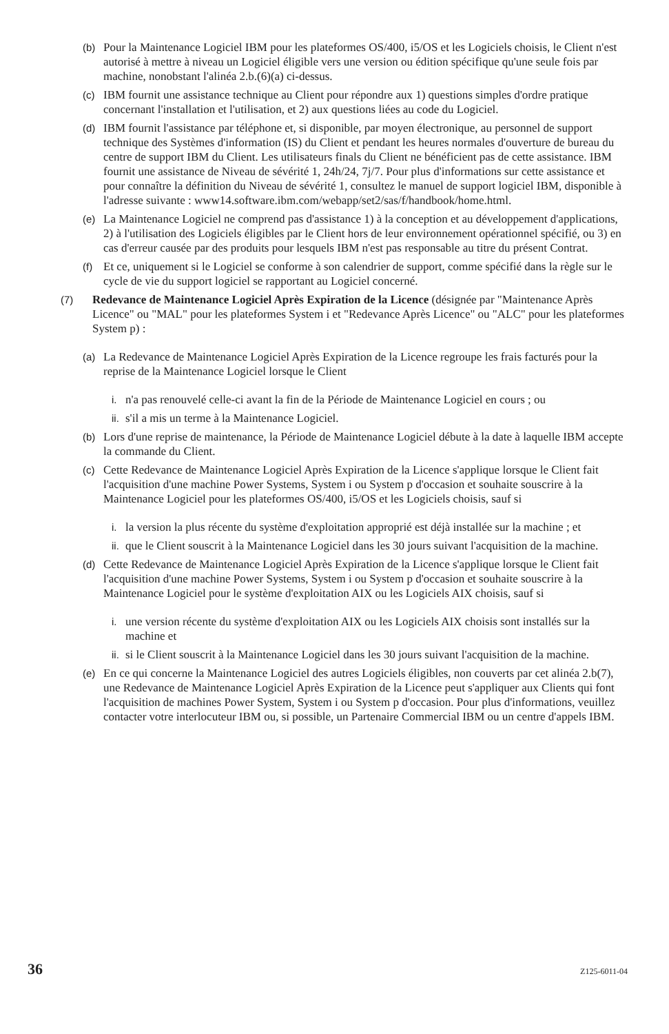(b) Pour la Maintenance Logiciel IBM pour les plateformes OS/400, i5/OS et les Logiciels choisis, le Client n'est autorisé à mettre à niveau un Logiciel éligible vers une version ou édition spécifique qu'une seule fois par machine, nonobstant l'alinéa 2.b.(6)(a) ci-dessus.
(c) IBM fournit une assistance technique au Client pour répondre aux 1) questions simples d'ordre pratique concernant l'installation et l'utilisation, et 2) aux questions liées au code du Logiciel.
(d) IBM fournit l'assistance par téléphone et, si disponible, par moyen électronique, au personnel de support technique des Systèmes d'information (IS) du Client et pendant les heures normales d'ouverture de bureau du centre de support IBM du Client. Les utilisateurs finals du Client ne bénéficient pas de cette assistance. IBM fournit une assistance de Niveau de sévérité 1, 24h/24, 7j/7. Pour plus d'informations sur cette assistance et pour connaître la définition du Niveau de sévérité 1, consultez le manuel de support logiciel IBM, disponible à l'adresse suivante : www14.software.ibm.com/webapp/set2/sas/f/handbook/home.html.
(e) La Maintenance Logiciel ne comprend pas d'assistance 1) à la conception et au développement d'applications, 2) à l'utilisation des Logiciels éligibles par le Client hors de leur environnement opérationnel spécifié, ou 3) en cas d'erreur causée par des produits pour lesquels IBM n'est pas responsable au titre du présent Contrat.
(f) Et ce, uniquement si le Logiciel se conforme à son calendrier de support, comme spécifié dans la règle sur le cycle de vie du support logiciel se rapportant au Logiciel concerné.
(7) Redevance de Maintenance Logiciel Après Expiration de la Licence (désignée par "Maintenance Après Licence" ou "MAL" pour les plateformes System i et "Redevance Après Licence" ou "ALC" pour les plateformes System p) :
(a) La Redevance de Maintenance Logiciel Après Expiration de la Licence regroupe les frais facturés pour la reprise de la Maintenance Logiciel lorsque le Client
i. n'a pas renouvelé celle-ci avant la fin de la Période de Maintenance Logiciel en cours ; ou
ii. s'il a mis un terme à la Maintenance Logiciel.
(b) Lors d'une reprise de maintenance, la Période de Maintenance Logiciel débute à la date à laquelle IBM accepte la commande du Client.
(c) Cette Redevance de Maintenance Logiciel Après Expiration de la Licence s'applique lorsque le Client fait l'acquisition d'une machine Power Systems, System i ou System p d'occasion et souhaite souscrire à la Maintenance Logiciel pour les plateformes OS/400, i5/OS et les Logiciels choisis, sauf si
i. la version la plus récente du système d'exploitation approprié est déjà installée sur la machine ; et
ii. que le Client souscrit à la Maintenance Logiciel dans les 30 jours suivant l'acquisition de la machine.
(d) Cette Redevance de Maintenance Logiciel Après Expiration de la Licence s'applique lorsque le Client fait l'acquisition d'une machine Power Systems, System i ou System p d'occasion et souhaite souscrire à la Maintenance Logiciel pour le système d'exploitation AIX ou les Logiciels AIX choisis, sauf si
i. une version récente du système d'exploitation AIX ou les Logiciels AIX choisis sont installés sur la machine et
ii. si le Client souscrit à la Maintenance Logiciel dans les 30 jours suivant l'acquisition de la machine.
(e) En ce qui concerne la Maintenance Logiciel des autres Logiciels éligibles, non couverts par cet alinéa 2.b(7), une Redevance de Maintenance Logiciel Après Expiration de la Licence peut s'appliquer aux Clients qui font l'acquisition de machines Power System, System i ou System p d'occasion. Pour plus d'informations, veuillez contacter votre interlocuteur IBM ou, si possible, un Partenaire Commercial IBM ou un centre d'appels IBM.
36 Z125-6011-04